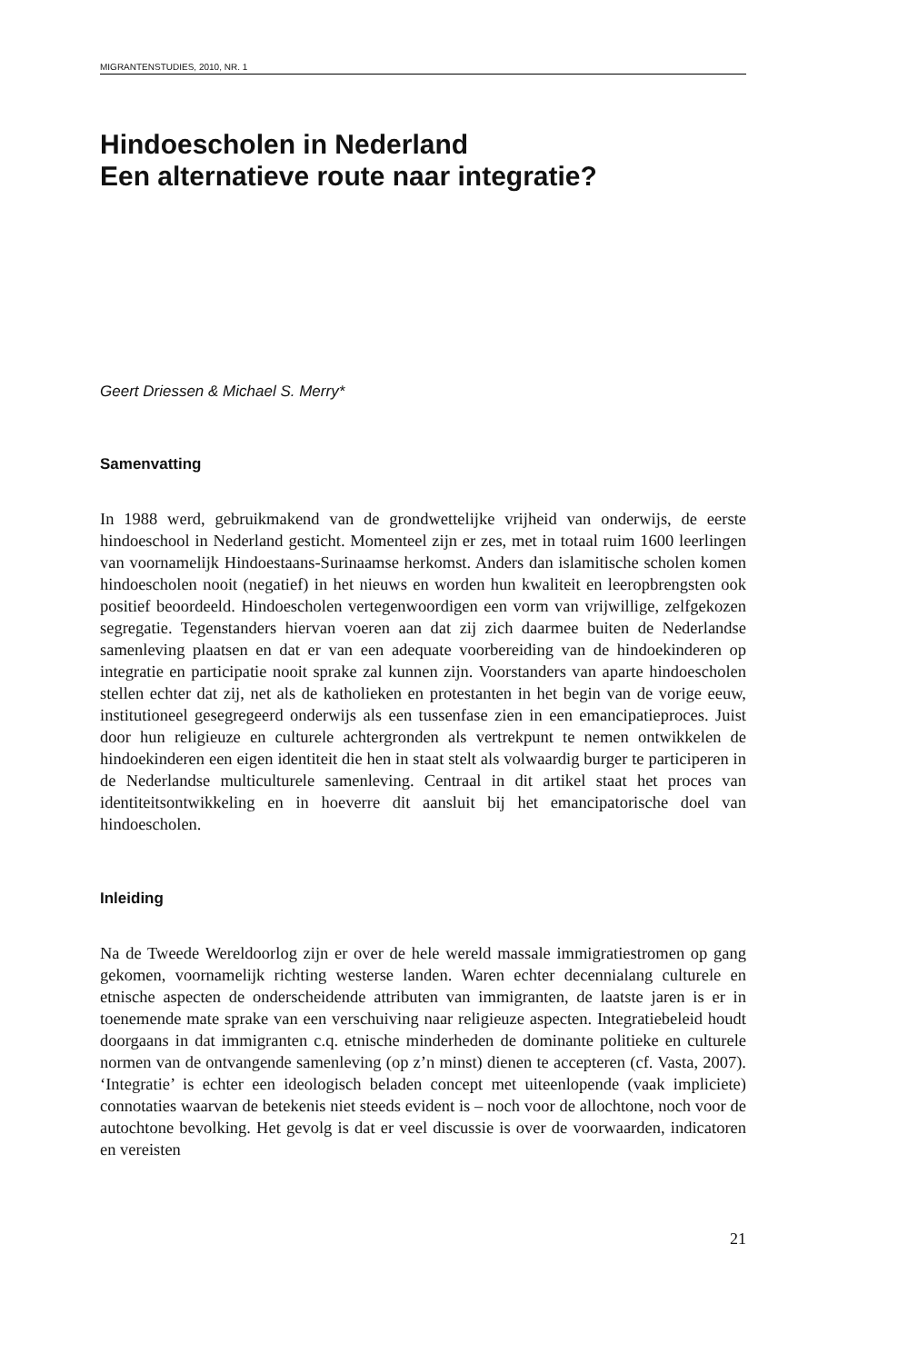MIGRANTENSTUDIES, 2010, NR. 1
Hindoescholen in Nederland
Een alternatieve route naar integratie?
Geert Driessen & Michael S. Merry*
Samenvatting
In 1988 werd, gebruikmakend van de grondwettelijke vrijheid van onderwijs, de eerste hindoeschool in Nederland gesticht. Momenteel zijn er zes, met in totaal ruim 1600 leerlingen van voornamelijk Hindoestaans-Surinaamse herkomst. Anders dan islamitische scholen komen hindoescholen nooit (negatief) in het nieuws en worden hun kwaliteit en leeropbrengsten ook positief beoordeeld. Hindoescholen vertegenwoordigen een vorm van vrijwillige, zelfgekozen segregatie. Tegenstanders hiervan voeren aan dat zij zich daarmee buiten de Nederlandse samenleving plaatsen en dat er van een adequate voorbereiding van de hindoekinderen op integratie en participatie nooit sprake zal kunnen zijn. Voorstanders van aparte hindoescholen stellen echter dat zij, net als de katholieken en protestanten in het begin van de vorige eeuw, institutioneel gesegregeerd onderwijs als een tussenfase zien in een emancipatieproces. Juist door hun religieuze en culturele achtergronden als vertrekpunt te nemen ontwikkelen de hindoekinderen een eigen identiteit die hen in staat stelt als volwaardig burger te participeren in de Nederlandse multiculturele samenleving. Centraal in dit artikel staat het proces van identiteitsontwikkeling en in hoeverre dit aansluit bij het emancipatorische doel van hindoescholen.
Inleiding
Na de Tweede Wereldoorlog zijn er over de hele wereld massale immigratiestromen op gang gekomen, voornamelijk richting westerse landen. Waren echter decennialang culturele en etnische aspecten de onderscheidende attributen van immigranten, de laatste jaren is er in toenemende mate sprake van een verschuiving naar religieuze aspecten. Integratiebeleid houdt doorgaans in dat immigranten c.q. etnische minderheden de dominante politieke en culturele normen van de ontvangende samenleving (op z’n minst) dienen te accepteren (cf. Vasta, 2007). ‘Integratie’ is echter een ideologisch beladen concept met uiteenlopende (vaak impliciete) connotaties waarvan de betekenis niet steeds evident is – noch voor de allochtone, noch voor de autochtone bevolking. Het gevolg is dat er veel discussie is over de voorwaarden, indicatoren en vereisten
21